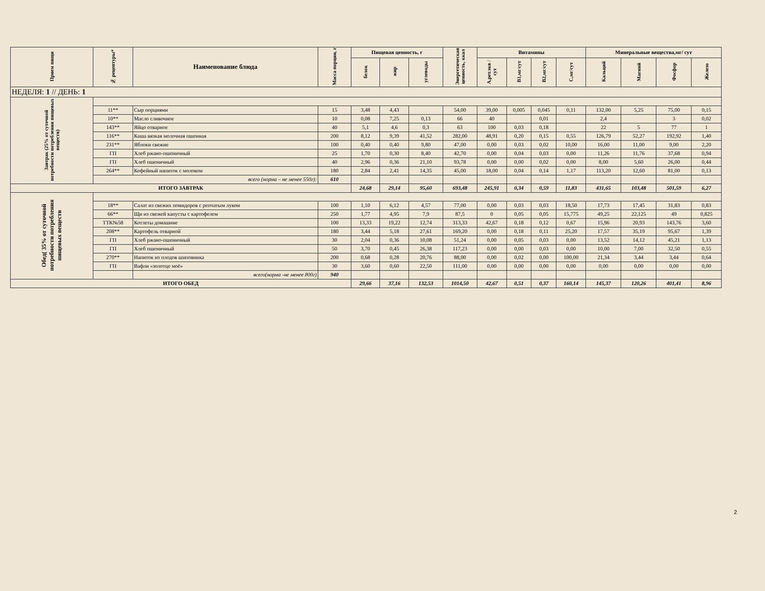| Прием пищи | № рецептуры* | Наименование блюда | Масса порции, г | Пищевая ценность, г | | | Энергетическая ценность, ккал | Витамины | | | | Минеральные вещества,мг/ сут | | | |
| --- | --- | --- | --- | --- | --- | --- | --- | --- | --- | --- | --- | --- | --- | --- | --- |
| | | | | белок | жир | углеводы | | А,рет.экв /сут | В1,мг/сут | В2,мг/сут | С,мг/сут | Кальций | Магний | Фосфор | Железо |
| НЕДЕЛЯ: 1 // ДЕНЬ: 1 | | | | | | | | | | | | | | | |
| Завтрак (25% от суточной потребности потребления пищевых веществ) | | | | | | | | | | | | | | | |
| | 11** | Сыр порциями | 15 | 3,48 | 4,43 | | 54,00 | 39,00 | 0,005 | 0,045 | 0,11 | 132,00 | 5,25 | 75,00 | 0,15 |
| | 10** | Масло сливочное | 10 | 0,08 | 7,25 | 0,13 | 66 | 40 | | 0,01 | | 2,4 | | 3 | 0,02 |
| | 143** | Яйцо отварное | 40 | 5,1 | 4,6 | 0,3 | 63 | 100 | 0,03 | 0,18 | | 22 | 5 | 77 | 1 |
| | 116** | Каша вязкая молочная пшенная | 200 | 8,12 | 9,39 | 41,52 | 282,00 | 48,91 | 0,20 | 0,15 | 0,55 | 126,79 | 52,27 | 192,92 | 1,40 |
| | 231** | Яблоки свежие | 100 | 0,40 | 0,40 | 9,80 | 47,00 | 0,00 | 0,03 | 0,02 | 10,00 | 16,00 | 11,00 | 9,00 | 2,20 |
| | ГП | Хлеб ржано-пшеничный | 25 | 1,70 | 0,30 | 8,40 | 42,70 | 0,00 | 0,04 | 0,03 | 0,00 | 11,26 | 11,76 | 37,68 | 0,94 |
| | ГП | Хлеб пшеничный | 40 | 2,96 | 0,36 | 21,10 | 93,78 | 0,00 | 0,00 | 0,02 | 0,00 | 8,00 | 5,60 | 26,00 | 0,44 |
| | 264** | Кофейный напиток с молоком | 180 | 2,84 | 2,41 | 14,35 | 45,00 | 18,00 | 0,04 | 0,14 | 1,17 | 113,20 | 12,60 | 81,00 | 0,13 |
| | всего (норма – не менее 550г): | | 610 | | | | | | | | | | | | |
| ИТОГО ЗАВТРАК | | | | 24,68 | 29,14 | 95,60 | 693,48 | 245,91 | 0,34 | 0,59 | 11,83 | 431,65 | 103,48 | 501,59 | 6,27 |
| Обед( 35% от суточной потребности потребления пищевых веществ | | | | | | | | | | | | | | | |
| | 18** | Салат из свежих помидоров с репчатым луком | 100 | 1,10 | 6,12 | 4,57 | 77,00 | 0,00 | 0,03 | 0,03 | 18,50 | 17,73 | 17,45 | 31,83 | 0,83 |
| | 66** | Щи из свежей капусты с картофелем | 250 | 1,77 | 4,95 | 7,9 | 87,5 | 0 | 0,05 | 0,05 | 15,775 | 49,25 | 22,125 | 49 | 0,825 |
| | ТТК№58 | Котлеты домашние | 100 | 13,33 | 19,22 | 12,74 | 313,33 | 42,67 | 0,18 | 0,12 | 0,67 | 15,96 | 20,93 | 143,76 | 3,60 |
| | 208** | Картофель отварной | 180 | 3,44 | 5,18 | 27,61 | 169,20 | 0,00 | 0,18 | 0,11 | 25,20 | 17,57 | 35,19 | 95,67 | 1,39 |
| | ГП | Хлеб ржано-пшеничный | 30 | 2,04 | 0,36 | 10,08 | 51,24 | 0,00 | 0,05 | 0,03 | 0,00 | 13,52 | 14,12 | 45,21 | 1,13 |
| | ГП | Хлеб пшеничный | 50 | 3,70 | 0,45 | 26,38 | 117,23 | 0,00 | 0,00 | 0,03 | 0,00 | 10,00 | 7,00 | 32,50 | 0,55 |
| | 270** | Напиток из плодов шиповника | 200 | 0,68 | 0,28 | 20,76 | 88,00 | 0,00 | 0,02 | 0,00 | 100,00 | 21,34 | 3,44 | 3,44 | 0,64 |
| | ГП | Вафли «золотце моё» | 30 | 3,60 | 0,60 | 22,50 | 111,00 | 0,00 | 0,00 | 0,00 | 0,00 | 0,00 | 0,00 | 0,00 | 0,00 |
| | | всего(норма -не менее 800г) | 940 | | | | | | | | | | | | |
| ИТОГО ОБЕД | | | | 29,66 | 37,16 | 132,53 | 1014,50 | 42,67 | 0,51 | 0,37 | 160,14 | 145,37 | 120,26 | 401,41 | 8,96 |
2